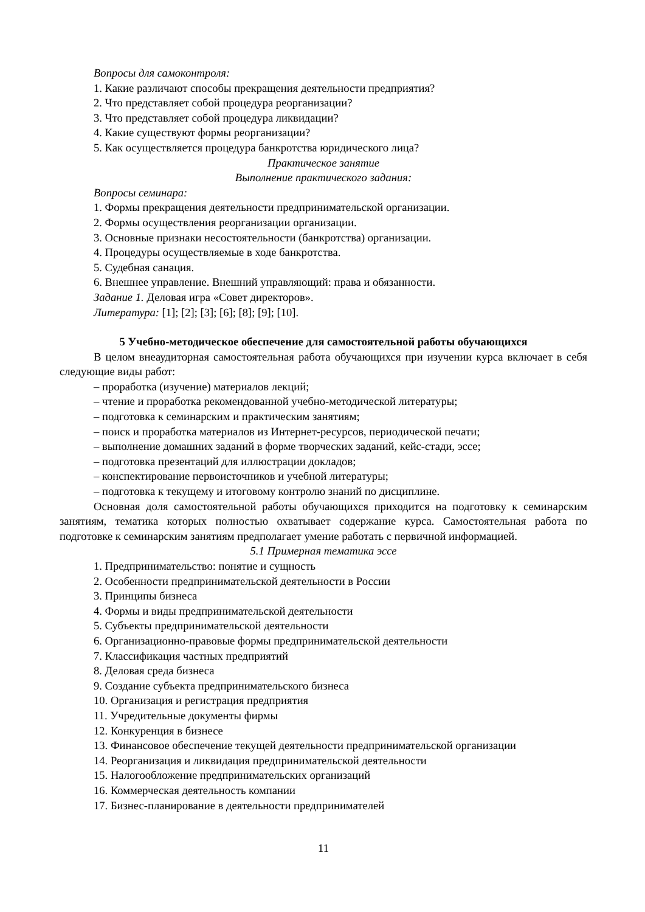Вопросы для самоконтроля:
1. Какие различают способы прекращения деятельности предприятия?
2. Что представляет собой процедура реорганизации?
3. Что представляет собой процедура ликвидации?
4. Какие существуют формы реорганизации?
5. Как осуществляется процедура банкротства юридического лица?
Практическое занятие
Выполнение практического задания:
Вопросы семинара:
1. Формы прекращения деятельности предпринимательской организации.
2. Формы осуществления реорганизации организации.
3. Основные признаки несостоятельности (банкротства) организации.
4. Процедуры осуществляемые в ходе банкротства.
5. Судебная санация.
6. Внешнее управление. Внешний управляющий: права и обязанности.
Задание 1. Деловая игра «Совет директоров».
Литература: [1]; [2]; [3]; [6]; [8]; [9]; [10].
5 Учебно-методическое обеспечение для самостоятельной работы обучающихся
В целом внеаудиторная самостоятельная работа обучающихся при изучении курса включает в себя следующие виды работ:
– проработка (изучение) материалов лекций;
– чтение и проработка рекомендованной учебно-методической литературы;
– подготовка к семинарским и практическим занятиям;
– поиск и проработка материалов из Интернет-ресурсов, периодической печати;
– выполнение домашних заданий в форме творческих заданий, кейс-стади, эссе;
– подготовка презентаций для иллюстрации докладов;
– конспектирование первоисточников и учебной литературы;
– подготовка к текущему и итоговому контролю знаний по дисциплине.
Основная доля самостоятельной работы обучающихся приходится на подготовку к семинарским занятиям, тематика которых полностью охватывает содержание курса. Самостоятельная работа по подготовке к семинарским занятиям предполагает умение работать с первичной информацией.
5.1 Примерная тематика эссе
1. Предпринимательство: понятие и сущность
2. Особенности предпринимательской деятельности в России
3. Принципы бизнеса
4. Формы и виды предпринимательской деятельности
5. Субъекты предпринимательской деятельности
6. Организационно-правовые формы предпринимательской деятельности
7. Классификация частных предприятий
8. Деловая среда бизнеса
9. Создание субъекта предпринимательского бизнеса
10. Организация и регистрация предприятия
11. Учредительные документы фирмы
12. Конкуренция в бизнесе
13. Финансовое обеспечение текущей деятельности предпринимательской организации
14. Реорганизация и ликвидация предпринимательской деятельности
15. Налогообложение предпринимательских организаций
16. Коммерческая деятельность компании
17. Бизнес-планирование в деятельности предпринимателей
11